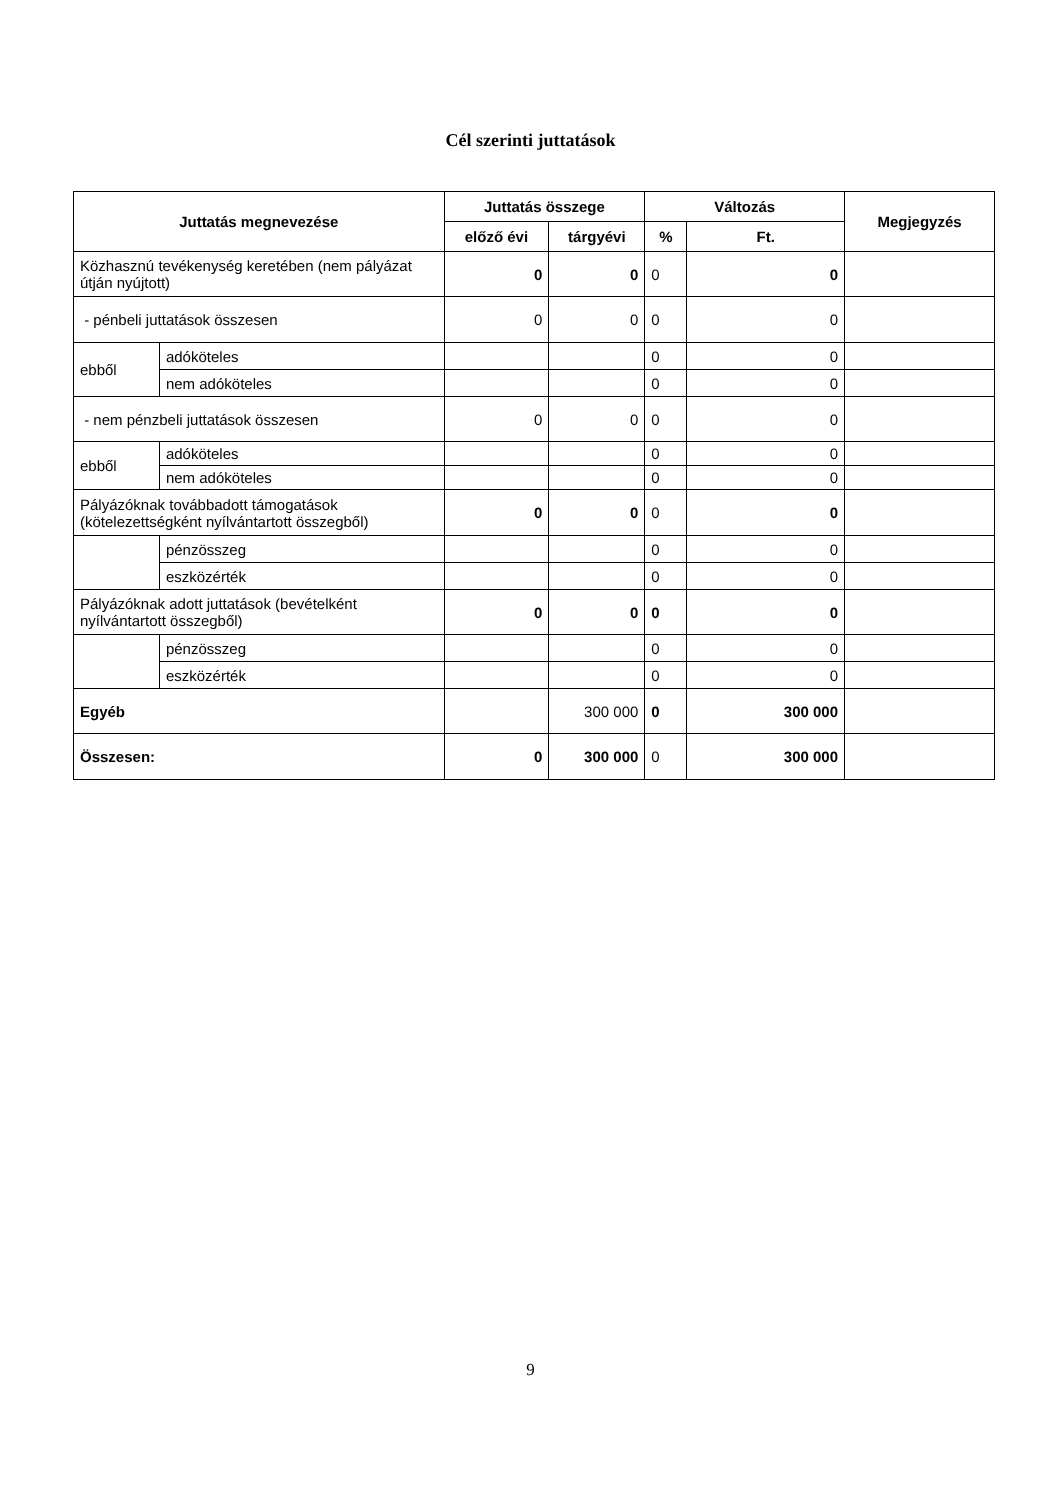Cél szerinti juttatások
| Juttatás megnevezése | | Juttatás összege | | Változás | | Megjegyzés |
| --- | --- | --- | --- | --- | --- | --- |
| | | előző évi | tárgyévi | % | Ft. | |
| Közhasznú tevékenység keretében (nem pályázat útján nyújtott) | | 0 | 0 | 0 | 0 | |
| - pénbeli juttatások összesen | | 0 | 0 | 0 | 0 | |
| ebből | adóköteles | | | 0 | 0 | |
| | nem adóköteles | | | 0 | 0 | |
| - nem pénzbeli juttatások összesen | | 0 | 0 | 0 | 0 | |
| ebből | adóköteles | | | 0 | 0 | |
| | nem adóköteles | | | 0 | 0 | |
| Pályázóknak továbbadott támogatások (kötelezettségként nyílvántartott összegből) | | 0 | 0 | 0 | 0 | |
| | pénzösszeg | | | 0 | 0 | |
| | eszközérték | | | 0 | 0 | |
| Pályázóknak adott juttatások (bevételként nyílvántartott összegből) | | 0 | 0 | 0 | 0 | |
| | pénzösszeg | | | 0 | 0 | |
| | eszközérték | | | 0 | 0 | |
| Egyéb | | | 300 000 | 0 | 300 000 | |
| Összesen: | | 0 | 300 000 | 0 | 300 000 | |
9